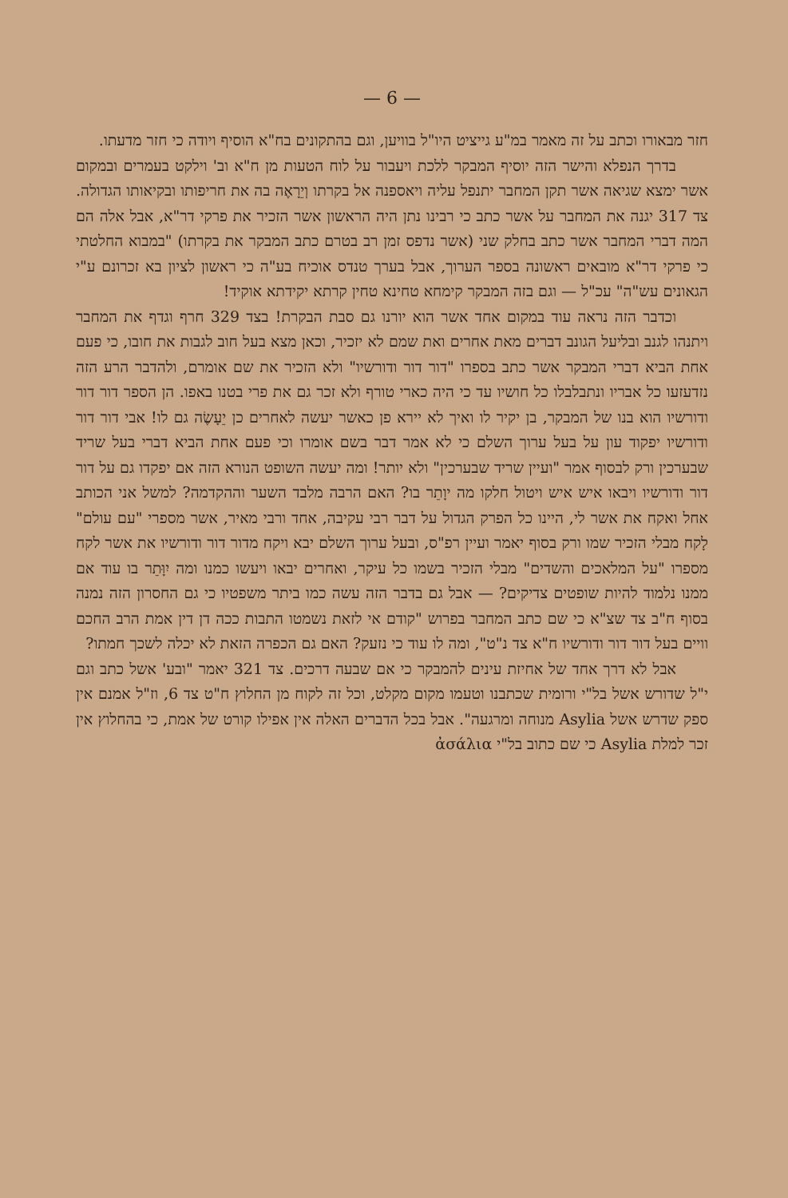— 6 —
חזר מבאורו וכתב על זה מאמר במ"ע גייציט היו"ל בוויען, וגם בהתקונים בח"א הוסיף ויודה כי חזר מדעתו.
בדרך הנפלא והישר הזה יוסיף המבקר ללכת ויעבור על לוח הטעות מן ח"א וב' וילקט בעמרים ובמקום אשר ימצא שגיאה אשר תקן המחבר יתנפל עליה ויאספנה אל בקרתו וְיֵרָאֶה בה את חריפותו ובקיאותו הגדולה. צד 317 יגנה את המחבר על אשר כתב כי רבינו נתן היה הראשון אשר הזכיר את פרקי דר"א, אבל אלה הם המה דברי המחבר אשר כתב בחלק שני (אשר נדפס זמן רב בטרם כתב המבקר את בקרתו) "במבוא החלטתי כי פרקי דר"א מובאים ראשונה בספר הערוך, אבל בערך טנדס אוכיח בע"ה כי ראשון לציון בא זכרונם ע"י הגאונים עש"ה" עכ"ל — וגם בזה המבקר קימחא טחינא טחין קרתא יקידתא אוקיד!
וכדבר הזה נראה עוד במקום אחד אשר הוא יורנו גם סבת הבקרת! בצד 329 חרף וגדף את המחבר ויתנהו לגנב ובליעל הגונב דברים מאת אחרים ואת שמם לא יזכיר, וכאן מצא בעל חוב לגבות את חובו, כי פעם אחת הביא דברי המבקר אשר כתב בספרו "דור דור ודורשיו" ולא הזכיר את שם אומרם, ולהדבר הרע הזה נזדעזעו כל אבריו ונתבלבלו כל חושיו עד כי היה כארי טורף ולא זכר גם את פרי בטנו באפו. הן הספר דור דור ודורשיו הוא בנו של המבקר, בן יקיר לו ואיך לא יירא פן כאשר יעשה לאחרים כן יֵעָשֶׂה גם לו! אבי דור דור ודורשיו יפקוד עון על בעל ערוך השלם כי לא אמר דבר בשם אומרו וכי פעם אחת הביא דברי בעל שריד שבערכין ורק לבסוף אמר "ועיין שריד שבערכין" ולא יותר! ומה יעשה השופט הנורא הזה אם יפקדו גם על דור דור ודורשיו ויבאו איש איש ויטול חלקו מה יוָתֵר בו? האם הרבה מלבד השער וההקדמה? למשל אני הכותב אחל ואקח את אשר לי, היינו כל הפרק הגדול על דבר רבי עקיבה, אחד ורבי מאיר, אשר מספרי "עם עולם" לָקח מבלי הזכיר שמו ורק בסוף יאמר ועיין רפ"ס, ובעל ערוך השלם יבא ויקח מדור דור ודורשיו את אשר לקח מספרו "על המלאכים והשדים" מבלי הזכיר בשמו כל עיקר, ואחרים יבאו ויעשו כמנו ומה יִוָּתֵר בו עוד אם ממנו נלמוד להיות שופטים צדיקים? — אבל גם בדבר הזה עשה כמו ביתר משפטיו כי גם החסרון הזה נמנה בסוף ח"ב צד שצ"א כי שם כתב המחבר בפרוש "קודם אי לזאת נשמטו התבות ככה דן דין אמת הרב החכם וויים בעל דור דור ודורשיו ח"א צד נ"ט", ומה לו עוד כי נזעק? האם גם הכפרה הזאת לא יכלה לשכך חמתו?
אבל לא דרך אחד של אחיזת עינים להמבקר כי אם שבעה דרכים. צד 321 יאמר "ובע' אשל כתב וגם י"ל שדורש אשל בל"י ורומית שכתבנו וטעמו מקום מקלט, וכל זה לקוח מן החלוץ ח"ט צד 6, וז"ל אמנם אין ספק שדרש אשל Asylia מנוחה ומרגעה". אבל בכל הדברים האלה אין אפילו קורט של אמת, כי בהחלוץ אין זכר למלת Asylia כי שם כתוב בל"י ἀσάλια